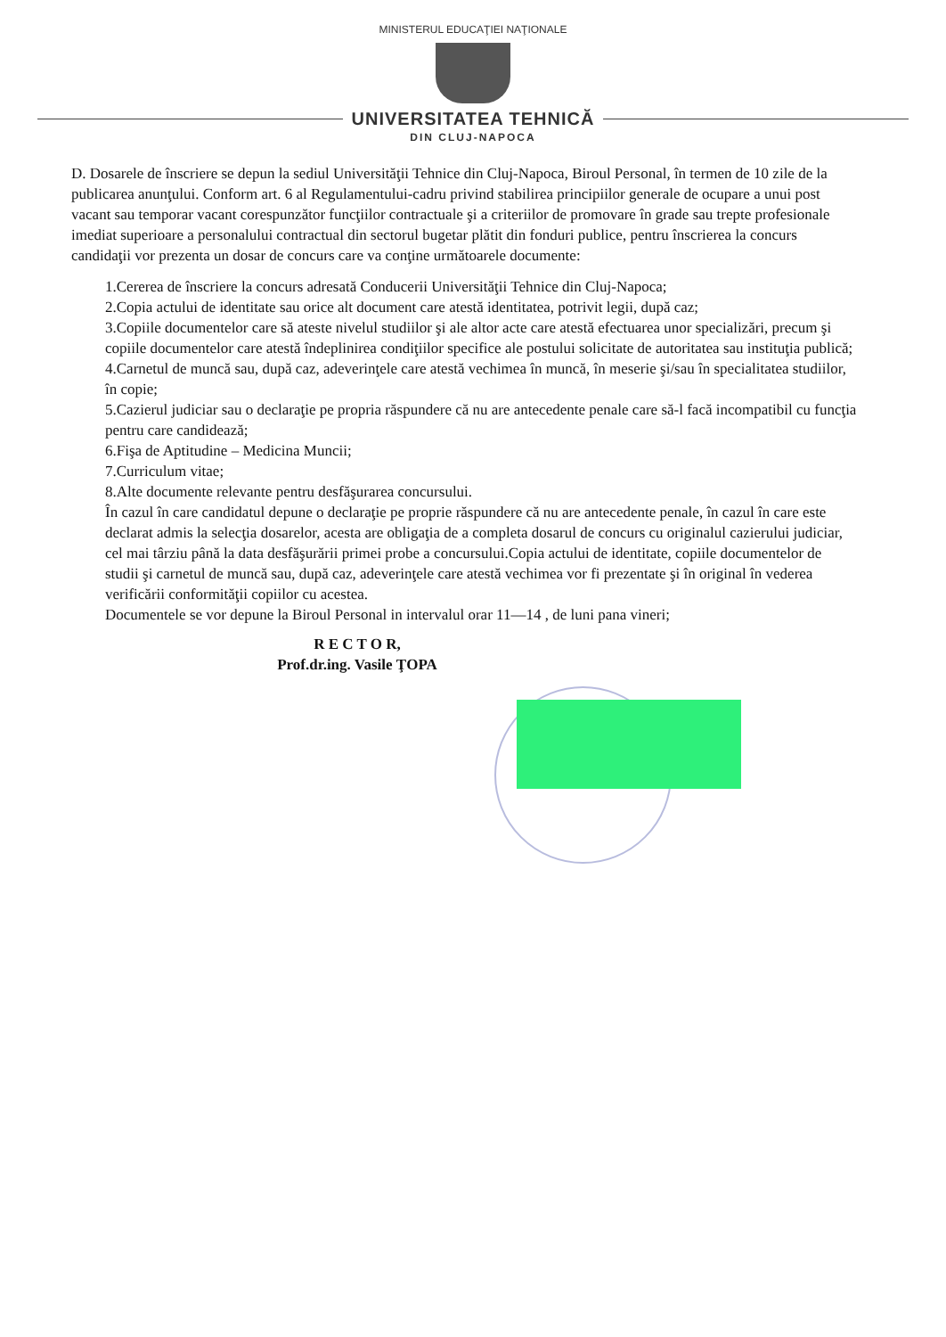MINISTERUL EDUCAŢIEI NAŢIONALE
UNIVERSITATEA TEHNICĂ
DIN CLUJ-NAPOCA
D. Dosarele de înscriere se depun la sediul Universităţii Tehnice din Cluj-Napoca, Biroul Personal, în termen de 10 zile de la publicarea anunţului. Conform art. 6 al Regulamentului-cadru privind stabilirea principiilor generale de ocupare a unui post vacant sau temporar vacant corespunzător funcţiilor contractuale şi a criteriilor de promovare în grade sau trepte profesionale imediat superioare a personalului contractual din sectorul bugetar plătit din fonduri publice, pentru înscrierea la concurs candidaţii vor prezenta un dosar de concurs care va conţine următoarele documente:
1.Cererea de înscriere la concurs adresată Conducerii Universităţii Tehnice din Cluj-Napoca;
2.Copia actului de identitate sau orice alt document care atestă identitatea, potrivit legii, după caz;
3.Copiile documentelor care să ateste nivelul studiilor şi ale altor acte care atestă efectuarea unor specializări, precum şi copiile documentelor care atestă îndeplinirea condiţiilor specifice ale postului solicitate de autoritatea sau instituţia publică;
4.Carnetul de muncă sau, după caz, adeverinţele care atestă vechimea în muncă, în meserie şi/sau în specialitatea studiilor, în copie;
5.Cazierul judiciar sau o declaraţie pe propria răspundere că nu are antecedente penale care să-l facă incompatibil cu funcţia pentru care candidează;
6.Fişa de Aptitudine – Medicina Muncii;
7.Curriculum vitae;
8.Alte documente relevante pentru desfăşurarea concursului.
În cazul în care candidatul depune o declaraţie pe proprie răspundere că nu are antecedente penale, în cazul în care este declarat admis la selecţia dosarelor, acesta are obligaţia de a completa dosarul de concurs cu originalul cazierului judiciar, cel mai târziu până la data desfăşurării primei probe a concursului.Copia actului de identitate, copiile documentelor de studii şi carnetul de muncă sau, după caz, adeverinţele care atestă vechimea vor fi prezentate şi în original în vederea verificării conformităţii copiilor cu acestea.
Documentele se vor depune la Biroul Personal in intervalul orar 11—14 , de luni pana vineri;
R E C T O R,
Prof.dr.ing. Vasile ŢOPA